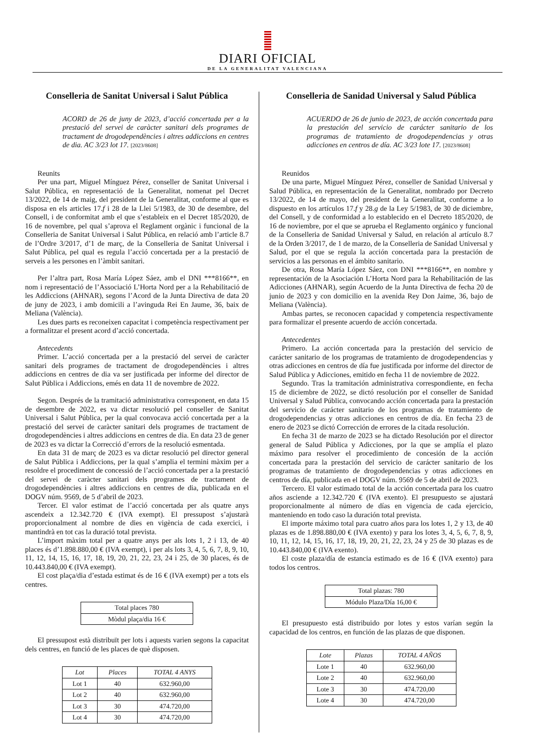DIARI OFICIAL
DE LA GENERALITAT VALENCIANA
Conselleria de Sanitat Universal i Salut Pública
ACORD de 26 de juny de 2023, d’acció concertada per a la prestació del servei de caràcter sanitari dels programes de tractament de drogodependències i altres addiccions en centres de dia. AC 3/23 lot 17. [2023/8608]
Reunits
Per una part, Miguel Mínguez Pérez, conseller de Sanitat Universal i Salut Pública, en representació de la Generalitat, nomenat pel Decret 13/2022, de 14 de maig, del president de la Generalitat, conforme al que es disposa en els articles 17.f i 28 de la Llei 5/1983, de 30 de desembre, del Consell, i de conformitat amb el que s’estableix en el Decret 185/2020, de 16 de novembre, pel qual s’aprova el Reglament orgànic i funcional de la Conselleria de Sanitat Universal i Salut Pública, en relació amb l’article 8.7 de l’Ordre 3/2017, d’1 de març, de la Conselleria de Sanitat Universal i Salut Pública, pel qual es regula l’acció concertada per a la prestació de serveis a les persones en l’àmbit sanitari.
Per l’altra part, Rosa María López Sáez, amb el DNI ***8166**, en nom i representació de l’Associació L’Horta Nord per a la Rehabilitació de les Addiccions (AHNAR), segons l’Acord de la Junta Directiva de data 20 de juny de 2023, i amb domicili a l’avinguda Rei En Jaume, 36, baix de Meliana (València).
Les dues parts es reconeixen capacitat i competència respectivament per a formalitzar el present acord d’acció concertada.
Antecedents
Primer. L’acció concertada per a la prestació del servei de caràcter sanitari dels programes de tractament de drogodependències i altres addiccions en centres de dia va ser justificada per informe del director de Salut Pública i Addiccions, emés en data 11 de novembre de 2022.
Segon. Després de la tramitació administrativa corresponent, en data 15 de desembre de 2022, es va dictar resolució pel conseller de Sanitat Universal i Salut Pública, per la qual convocava acció concertada per a la prestació del servei de caràcter sanitari dels programes de tractament de drogodependències i altres addiccions en centres de dia. En data 23 de gener de 2023 es va dictar la Correcció d’errors de la resolució esmentada.
En data 31 de març de 2023 es va dictar resolució pel director general de Salut Pública i Addiccions, per la qual s’amplia el termini màxim per a resoldre el procediment de concessió de l’acció concertada per a la prestació del servei de caràcter sanitari dels programes de tractament de drogodependències i altres addiccions en centres de dia, publicada en el DOGV núm. 9569, de 5 d’abril de 2023.
Tercer. El valor estimat de l’acció concertada per als quatre anys ascendeix a 12.342.720 € (IVA exempt). El pressupost s’ajustarà proporcionalment al nombre de dies en vigència de cada exercici, i mantindrà en tot cas la duració total prevista.
L’import màxim total per a quatre anys per als lots 1, 2 i 13, de 40 places és d’1.898.880,00 € (IVA exempt), i per als lots 3, 4, 5, 6, 7, 8, 9, 10, 11, 12, 14, 15, 16, 17, 18, 19, 20, 21, 22, 23, 24 i 25, de 30 places, és de 10.443.840,00 € (IVA exempt).
El cost plaça/dia d’estada estimat és de 16 € (IVA exempt) per a tots els centres.
| Total places 780 |
| Mòdul plaça/dia 16 € |
El pressupost està distribuït per lots i aquests varien segons la capacitat dels centres, en funció de les places de què disposen.
| Lot | Places | TOTAL 4 ANYS |
| --- | --- | --- |
| Lot 1 | 40 | 632.960,00 |
| Lot 2 | 40 | 632.960,00 |
| Lot 3 | 30 | 474.720,00 |
| Lot 4 | 30 | 474.720,00 |
Conselleria de Sanidad Universal y Salud Pública
ACUERDO de 26 de junio de 2023, de acción concertada para la prestación del servicio de carácter sanitario de los programas de tratamiento de drogodependencias y otras adicciones en centros de día. AC 3/23 lote 17. [2023/8608]
Reunidos
De una parte, Miguel Mínguez Pérez, conseller de Sanidad Universal y Salud Pública, en representación de la Generalitat, nombrado por Decreto 13/2022, de 14 de mayo, del president de la Generalitat, conforme a lo dispuesto en los artículos 17.f y 28.g de la Ley 5/1983, de 30 de diciembre, del Consell, y de conformidad a lo establecido en el Decreto 185/2020, de 16 de noviembre, por el que se aprueba el Reglamento orgánico y funcional de la Conselleria de Sanidad Universal y Salud, en relación al artículo 8.7 de la Orden 3/2017, de 1 de marzo, de la Conselleria de Sanidad Universal y Salud, por el que se regula la acción concertada para la prestación de servicios a las personas en el ámbito sanitario.
De otra, Rosa María López Sáez, con DNI ***8166**, en nombre y representación de la Asociación L’Horta Nord para la Rehabilitación de las Adicciones (AHNAR), según Acuerdo de la Junta Directiva de fecha 20 de junio de 2023 y con domicilio en la avenida Rey Don Jaime, 36, bajo de Meliana (València).
Ambas partes, se reconocen capacidad y competencia respectivamente para formalizar el presente acuerdo de acción concertada.
Antecedentes
Primero. La acción concertada para la prestación del servicio de carácter sanitario de los programas de tratamiento de drogodependencias y otras adicciones en centros de día fue justificada por informe del director de Salud Pública y Adicciones, emitido en fecha 11 de noviembre de 2022.
Segundo. Tras la tramitación administrativa correspondiente, en fecha 15 de diciembre de 2022, se dictó resolución por el conseller de Sanidad Universal y Salud Pública, convocando acción concertada para la prestación del servicio de carácter sanitario de los programas de tratamiento de drogodependencias y otras adicciones en centros de día. En fecha 23 de enero de 2023 se dictó Corrección de errores de la citada resolución.
En fecha 31 de marzo de 2023 se ha dictado Resolución por el director general de Salud Pública y Adicciones, por la que se amplía el plazo máximo para resolver el procedimiento de concesión de la acción concertada para la prestación del servicio de carácter sanitario de los programas de tratamiento de drogodependencias y otras adicciones en centros de día, publicada en el DOGV núm. 9569 de 5 de abril de 2023.
Tercero. El valor estimado total de la acción concertada para los cuatro años asciende a 12.342.720 € (IVA exento). El presupuesto se ajustará proporcionalmente al número de días en vigencia de cada ejercicio, manteniendo en todo caso la duración total prevista.
El importe máximo total para cuatro años para los lotes 1, 2 y 13, de 40 plazas es de 1.898.880,00 € (IVA exento) y para los lotes 3, 4, 5, 6, 7, 8, 9, 10, 11, 12, 14, 15, 16, 17, 18, 19, 20, 21, 22, 23, 24 y 25 de 30 plazas es de 10.443.840,00 € (IVA exento).
El coste plaza/día de estancia estimado es de 16 € (IVA exento) para todos los centros.
| Total plazas: 780 |
| Módulo Plaza/Día 16,00 € |
El presupuesto está distribuido por lotes y estos varían según la capacidad de los centros, en función de las plazas de que disponen.
| Lote | Plazas | TOTAL 4 AÑOS |
| --- | --- | --- |
| Lote 1 | 40 | 632.960,00 |
| Lote 2 | 40 | 632.960,00 |
| Lote 3 | 30 | 474.720,00 |
| Lote 4 | 30 | 474.720,00 |